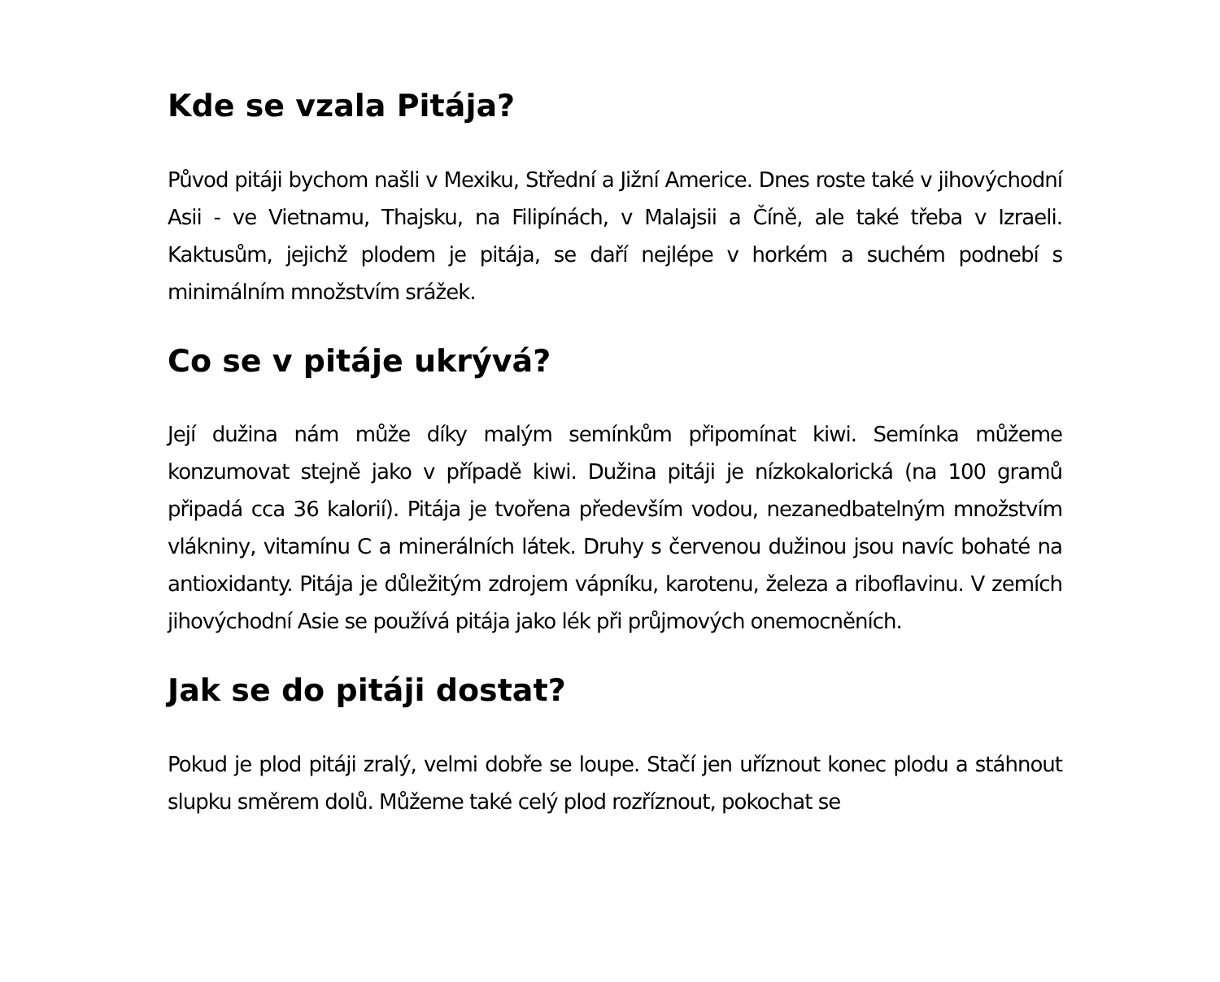Kde se vzala Pitája?
Původ pitáji bychom našli v Mexiku, Střední a Jižní Americe. Dnes roste také v jihovýchodní Asii - ve Vietnamu, Thajsku, na Filipínách, v Malajsii a Číně, ale také třeba v Izraeli. Kaktusům, jejichž plodem je pitája, se daří nejlépe v horkém a suchém podnebí s minimálním množstvím srážek.
Co se v pitáje ukrývá?
Její dužina nám může díky malým semínkům připomínat kiwi. Semínka můžeme konzumovat stejně jako v případě kiwi. Dužina pitáji je nízkokalorická (na 100 gramů připadá cca 36 kalorií). Pitája je tvořena především vodou, nezanedbatelným množstvím vlákniny, vitamínu C a minerálních látek. Druhy s červenou dužinou jsou navíc bohaté na antioxidanty. Pitája je důležitým zdrojem vápníku, karotenu, železa a riboflavinu. V zemích jihovýchodní Asie se používá pitája jako lék při průjmových onemocněních.
Jak se do pitáji dostat?
Pokud je plod pitáji zralý, velmi dobře se loupe. Stačí jen uříznout konec plodu a stáhnout slupku směrem dolů. Můžeme také celý plod rozříznout, pokochat se